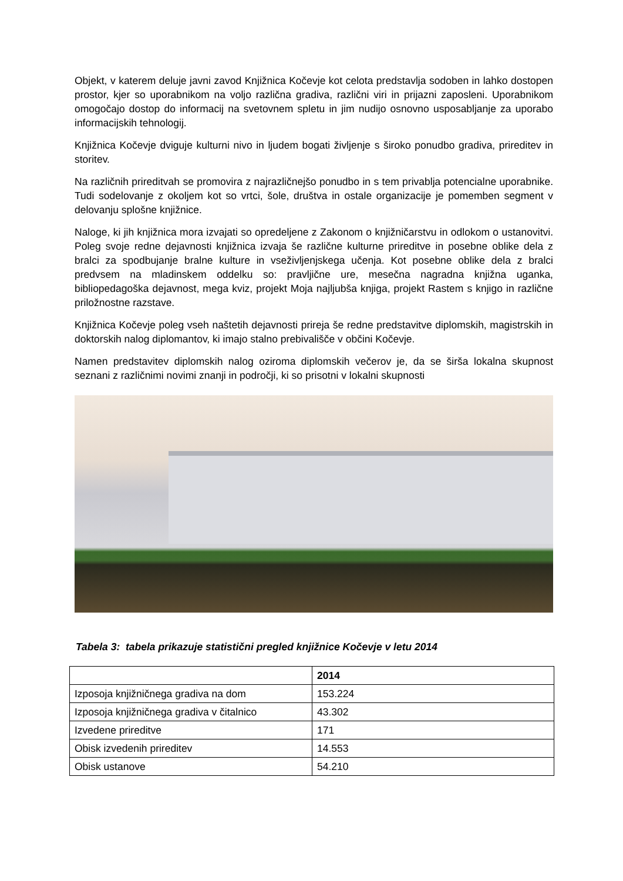Objekt, v katerem deluje javni zavod Knjižnica Kočevje kot celota predstavlja sodoben in lahko dostopen prostor, kjer so uporabnikom na voljo različna gradiva, različni viri in prijazni zaposleni. Uporabnikom omogočajo dostop do informacij na svetovnem spletu in jim nudijo osnovno usposabljanje za uporabo informacijskih tehnologij.
Knjižnica Kočevje dviguje kulturni nivo in ljudem bogati življenje s široko ponudbo gradiva, prireditev in storitev.
Na različnih prireditvah se promovira z najrazličnejšo ponudbo in s tem privablja potencialne uporabnike. Tudi sodelovanje z okoljem kot so vrtci, šole, društva in ostale organizacije je pomemben segment v delovanju splošne knjižnice.
Naloge, ki jih knjižnica mora izvajati so opredeljene z Zakonom o knjižničarstvu in odlokom o ustanovitvi. Poleg svoje redne dejavnosti knjižnica izvaja še različne kulturne prireditve in posebne oblike dela z bralci za spodbujanje bralne kulture in vseživljenjskega učenja. Kot posebne oblike dela z bralci predvsem na mladinskem oddelku so: pravljične ure, mesečna nagradna knjižna uganka, bibliopedagoška dejavnost, mega kviz, projekt Moja najljubša knjiga, projekt Rastem s knjigo in različne priložnostne razstave.
Knjižnica Kočevje poleg vseh naštetih dejavnosti prireja še redne predstavitve diplomskih, magistrskih in doktorskih nalog diplomantov, ki imajo stalno prebivališče v občini Kočevje.
Namen predstavitev diplomskih nalog oziroma diplomskih večerov je, da se širša lokalna skupnost seznani z različnimi novimi znanji in področji, ki so prisotni v lokalni skupnosti
Tabela 3: tabela prikazuje statistični pregled knjižnice Kočevje v letu 2014
| | 2014 |
| --- | --- |
| Izposoja knjižničnega gradiva na dom | 153.224 |
| Izposoja knjižničnega gradiva v čitalnico | 43.302 |
| Izvedene prireditve | 171 |
| Obisk izvedenih prireditev | 14.553 |
| Obisk ustanove | 54.210 |